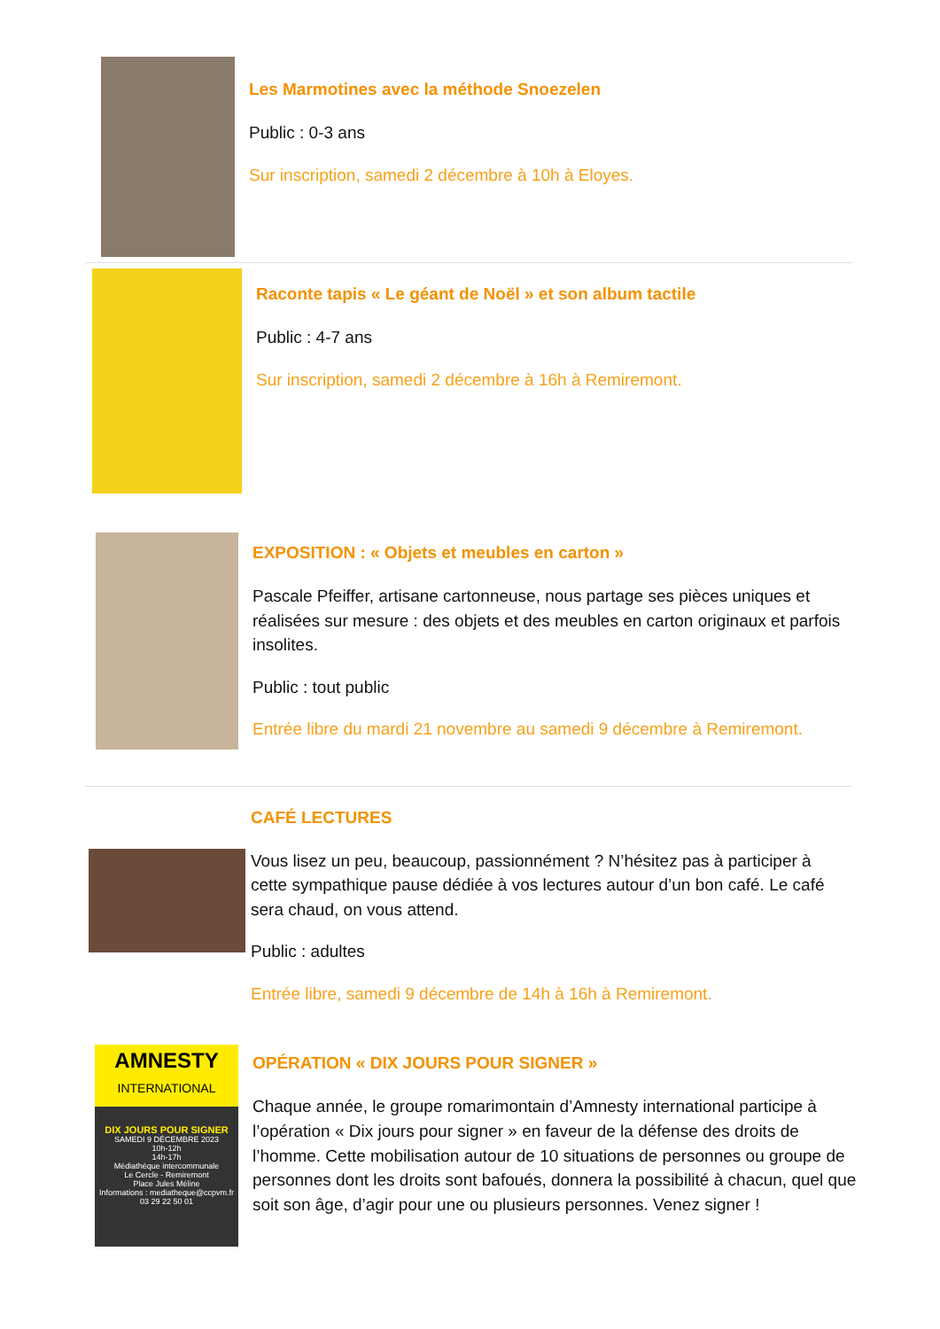Les Marmotines avec la méthode Snoezelen
Public : 0-3 ans
Sur inscription, samedi 2 décembre à 10h à Eloyes.
Raconte tapis « Le géant de Noël » et son album tactile
Public : 4-7 ans
Sur inscription, samedi 2 décembre à 16h à Remiremont.
EXPOSITION : « Objets et meubles en carton »
Pascale Pfeiffer, artisane cartonneuse, nous partage ses pièces uniques et réalisées sur mesure : des objets et des meubles en carton originaux et parfois insolites.
Public : tout public
Entrée libre du mardi 21 novembre au samedi 9 décembre à Remiremont.
CAFÉ LECTURES
Vous lisez un peu, beaucoup, passionnément ? N’hésitez pas à participer à cette sympathique pause dédiée à vos lectures autour d’un bon café. Le café sera chaud, on vous attend.
Public : adultes
Entrée libre, samedi 9 décembre de 14h à 16h à Remiremont.
AMNESTY
INTERNATIONAL
DIX JOURS POUR SIGNER
SAMEDI 9 DÉCEMBRE 2023
10h-12h
14h-17h
Médiathèque intercommunale
Le Cercle - Remiremont
Place Jules Méline
Informations : mediatheque@ccpvm.fr
03 29 22 50 01
OPÉRATION « DIX JOURS POUR SIGNER »
Chaque année, le groupe romarimontain d’Amnesty international participe à l’opération « Dix jours pour signer » en faveur de la défense des droits de l’homme. Cette mobilisation autour de 10 situations de personnes ou groupe de personnes dont les droits sont bafoués, donnera la possibilité à chacun, quel que soit son âge, d’agir pour une ou plusieurs personnes. Venez signer !